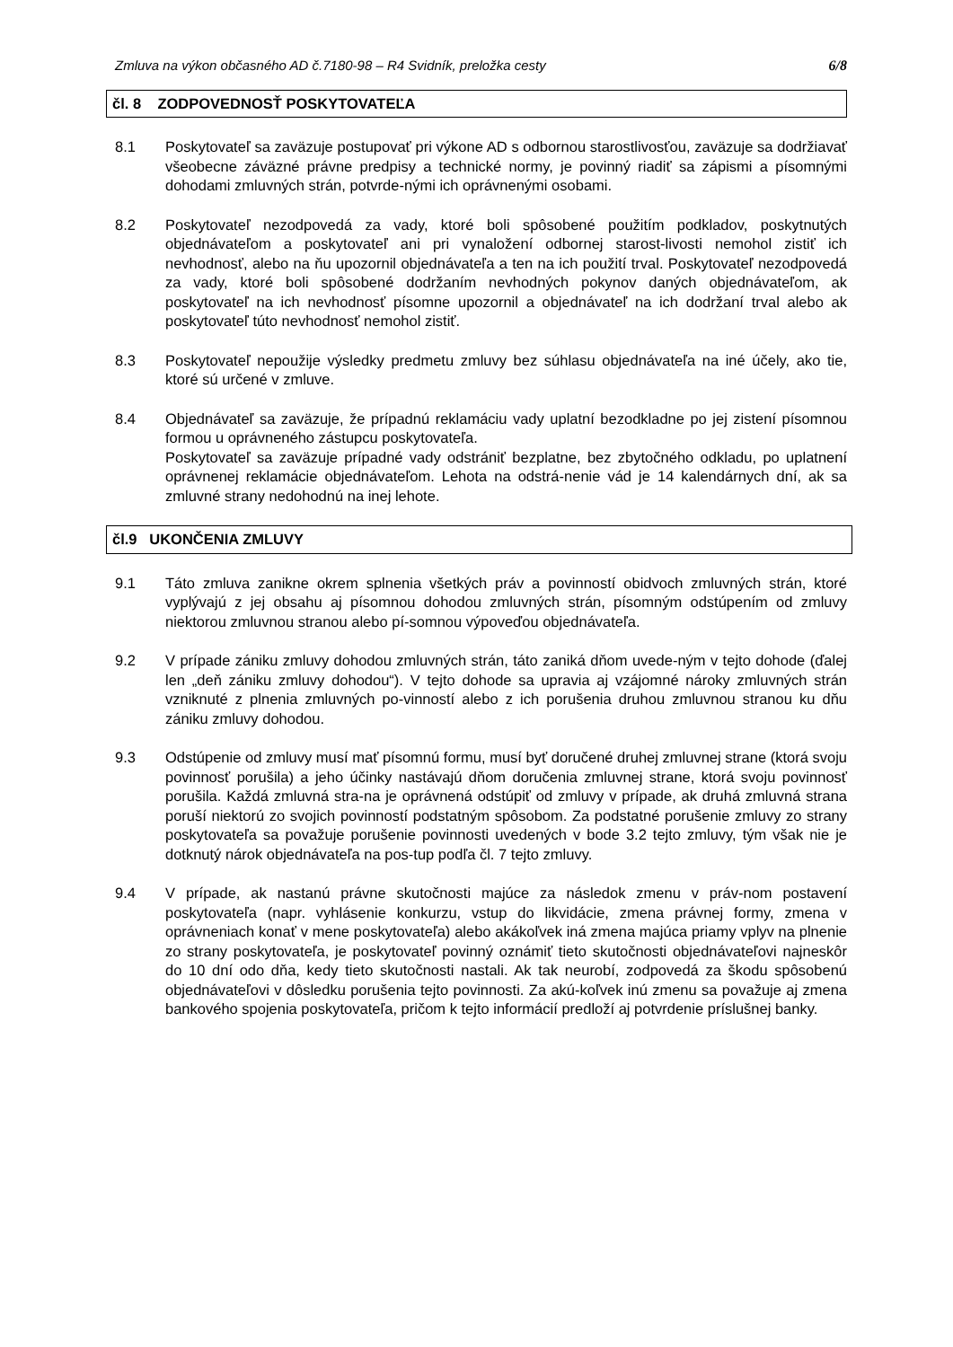Zmluva na výkon občasného AD č.7180-98 – R4 Svidník, preložka cesty 6/8
čl. 8 ZODPOVEDNOSŤ POSKYTOVATEĽA
8.1 Poskytovateľ sa zaväzuje postupovať pri výkone AD s odbornou starostlivosťou, zaväzuje sa dodržiavať všeobecne záväzné právne predpisy a technické normy, je povinný riadiť sa zápismi a písomnými dohodami zmluvných strán, potvrde-nými ich oprávnenými osobami.
8.2 Poskytovateľ nezodpovedá za vady, ktoré boli spôsobené použitím podkladov, poskytnutých objednávateľom a poskytovateľ ani pri vynaložení odbornej starost-livosti nemohol zistiť ich nevhodnosť, alebo na ňu upozornil objednávateľa a ten na ich použití trval. Poskytovateľ nezodpovedá za vady, ktoré boli spôsobené dodržaním nevhodných pokynov daných objednávateľom, ak poskytovateľ na ich nevhodnosť písomne upozornil a objednávateľ na ich dodržaní trval alebo ak poskytovateľ túto nevhodnosť nemohol zistiť.
8.3 Poskytovateľ nepoužije výsledky predmetu zmluvy bez súhlasu objednávateľa na iné účely, ako tie, ktoré sú určené v zmluve.
8.4 Objednávateľ sa zaväzuje, že prípadnú reklamáciu vady uplatní bezodkladne po jej zistení písomnou formou u oprávneného zástupcu poskytovateľa.
Poskytovateľ sa zaväzuje prípadné vady odstrániť bezplatne, bez zbytočného odkladu, po uplatnení oprávnenej reklamácie objednávateľom. Lehota na odstrá-nenie vád je 14 kalendárnych dní, ak sa zmluvné strany nedohodnú na inej lehote.
čl.9 UKONČENIA ZMLUVY
9.1 Táto zmluva zanikne okrem splnenia všetkých práv a povinností obidvoch zmluvných strán, ktoré vyplývajú z jej obsahu aj písomnou dohodou zmluvných strán, písomným odstúpením od zmluvy niektorou zmluvnou stranou alebo pí-somnou výpoveďou objednávateľa.
9.2 V prípade zániku zmluvy dohodou zmluvných strán, táto zaniká dňom uvede-ným v tejto dohode (ďalej len „deň zániku zmluvy dohodou“). V tejto dohode sa upravia aj vzájomné nároky zmluvných strán vzniknuté z plnenia zmluvných po-vinností alebo z ich porušenia druhou zmluvnou stranou ku dňu zániku zmluvy dohodou.
9.3 Odstúpenie od zmluvy musí mať písomnú formu, musí byť doručené druhej zmluvnej strane (ktorá svoju povinnosť porušila) a jeho účinky nastávajú dňom doručenia zmluvnej strane, ktorá svoju povinnosť porušila. Každá zmluvná stra-na je oprávnená odstúpiť od zmluvy v prípade, ak druhá zmluvná strana poruší niektorú zo svojich povinností podstatným spôsobom. Za podstatné porušenie zmluvy zo strany poskytovateľa sa považuje porušenie povinnosti uvedených v bode 3.2 tejto zmluvy, tým však nie je dotknutý nárok objednávateľa na pos-tup podľa čl. 7 tejto zmluvy.
9.4 V prípade, ak nastanú právne skutočnosti majúce za následok zmenu v práv-nom postavení poskytovateľa (napr. vyhlásenie konkurzu, vstup do likvidácie, zmena právnej formy, zmena v oprávneniach konať v mene poskytovateľa) alebo akákoľvek iná zmena majúca priamy vplyv na plnenie zo strany poskytovateľa, je poskytovateľ povinný oznámiť tieto skutočnosti objednávateľovi najneskôr do 10 dní odo dňa, kedy tieto skutočnosti nastali. Ak tak neurobí, zodpovedá za škodu spôsobenú objednávateľovi v dôsledku porušenia tejto povinnosti. Za akú-koľvek inú zmenu sa považuje aj zmena bankového spojenia poskytovateľa, pričom k tejto informácií predloží aj potvrdenie príslušnej banky.